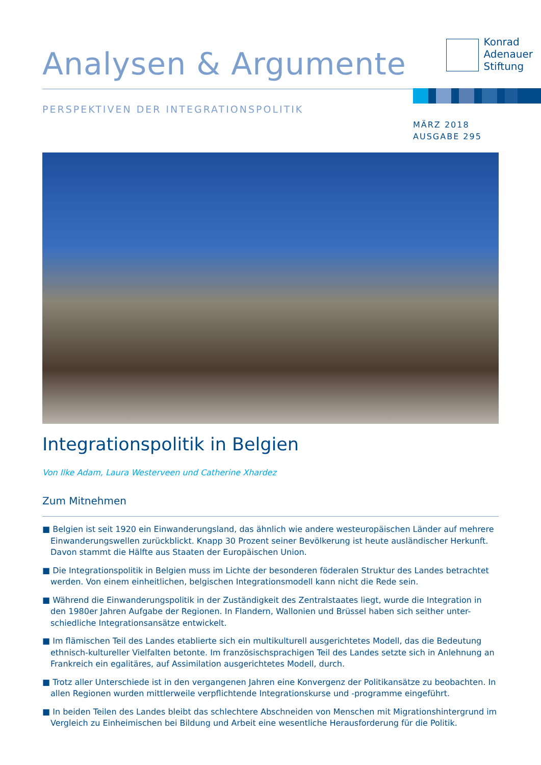Analysen & Argumente
Konrad
Adenauer
Stiftung
PERSPEKTIVEN DER INTEGRATIONSPOLITIK
MÄRZ 2018
AUSGABE 295
Integrationspolitik in Belgien
Von Ilke Adam, Laura Westerveen und Catherine Xhardez
Zum Mitnehmen
■ Belgien ist seit 1920 ein Einwanderungsland, das ähnlich wie andere westeuropäischen Länder auf mehrere Einwanderungswellen zurückblickt. Knapp 30 Prozent seiner Bevölkerung ist heute ausländischer Herkunft. Davon stammt die Hälfte aus Staaten der Europäischen Union.
■ Die Integrationspolitik in Belgien muss im Lichte der besonderen föderalen Struktur des Landes betrachtet werden. Von einem einheitlichen, belgischen Integrationsmodell kann nicht die Rede sein.
■ Während die Einwanderungspolitik in der Zuständigkeit des Zentralstaates liegt, wurde die Integration in den 1980er Jahren Aufgabe der Regionen. In Flandern, Wallonien und Brüssel haben sich seither unter-schiedliche Integrationsansätze entwickelt.
■ Im flämischen Teil des Landes etablierte sich ein multikulturell ausgerichtetes Modell, das die Bedeutung ethnisch-kultureller Vielfalten betonte. Im französischsprachigen Teil des Landes setzte sich in Anlehnung an Frankreich ein egalitäres, auf Assimilation ausgerichtetes Modell, durch.
■ Trotz aller Unterschiede ist in den vergangenen Jahren eine Konvergenz der Politikansätze zu beobachten. In allen Regionen wurden mittlerweile verpflichtende Integrationskurse und -programme eingeführt.
■ In beiden Teilen des Landes bleibt das schlechtere Abschneiden von Menschen mit Migrationshintergrund im Vergleich zu Einheimischen bei Bildung und Arbeit eine wesentliche Herausforderung für die Politik.